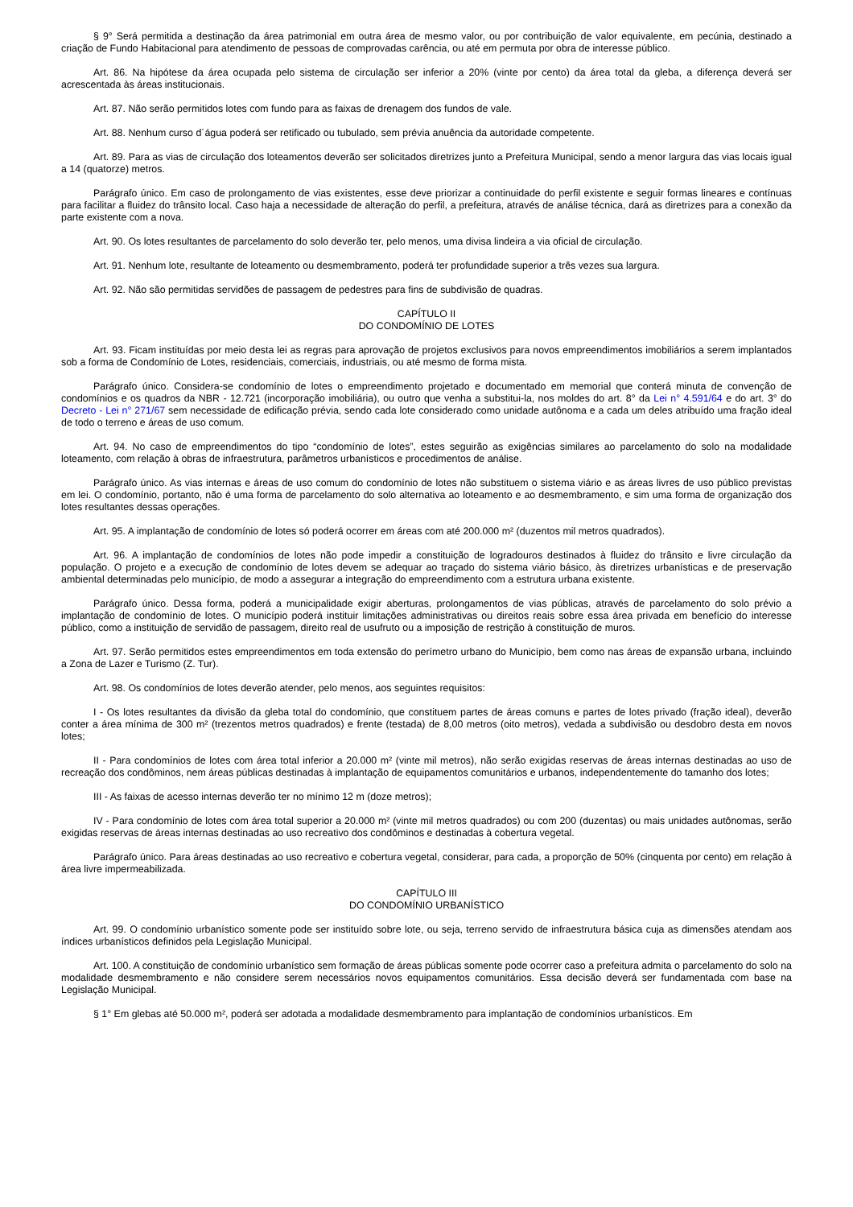§ 9° Será permitida a destinação da área patrimonial em outra área de mesmo valor, ou por contribuição de valor equivalente, em pecúnia, destinado a criação de Fundo Habitacional para atendimento de pessoas de comprovadas carência, ou até em permuta por obra de interesse público.
Art. 86. Na hipótese da área ocupada pelo sistema de circulação ser inferior a 20% (vinte por cento) da área total da gleba, a diferença deverá ser acrescentada às áreas institucionais.
Art. 87. Não serão permitidos lotes com fundo para as faixas de drenagem dos fundos de vale.
Art. 88. Nenhum curso d´água poderá ser retificado ou tubulado, sem prévia anuência da autoridade competente.
Art. 89. Para as vias de circulação dos loteamentos deverão ser solicitados diretrizes junto a Prefeitura Municipal, sendo a menor largura das vias locais igual a 14 (quatorze) metros.
Parágrafo único. Em caso de prolongamento de vias existentes, esse deve priorizar a continuidade do perfil existente e seguir formas lineares e contínuas para facilitar a fluidez do trânsito local. Caso haja a necessidade de alteração do perfil, a prefeitura, através de análise técnica, dará as diretrizes para a conexão da parte existente com a nova.
Art. 90. Os lotes resultantes de parcelamento do solo deverão ter, pelo menos, uma divisa lindeira a via oficial de circulação.
Art. 91. Nenhum lote, resultante de loteamento ou desmembramento, poderá ter profundidade superior a três vezes sua largura.
Art. 92. Não são permitidas servidões de passagem de pedestres para fins de subdivisão de quadras.
CAPÍTULO II
DO CONDOMÍNIO DE LOTES
Art. 93. Ficam instituídas por meio desta lei as regras para aprovação de projetos exclusivos para novos empreendimentos imobiliários a serem implantados sob a forma de Condomínio de Lotes, residenciais, comerciais, industriais, ou até mesmo de forma mista.
Parágrafo único. Considera-se condomínio de lotes o empreendimento projetado e documentado em memorial que conterá minuta de convenção de condomínios e os quadros da NBR - 12.721 (incorporação imobiliária), ou outro que venha a substitui-la, nos moldes do art. 8° da Lei n° 4.591/64 e do art. 3° do Decreto - Lei n° 271/67 sem necessidade de edificação prévia, sendo cada lote considerado como unidade autônoma e a cada um deles atribuído uma fração ideal de todo o terreno e áreas de uso comum.
Art. 94. No caso de empreendimentos do tipo “condomínio de lotes”, estes seguirão as exigências similares ao parcelamento do solo na modalidade loteamento, com relação à obras de infraestrutura, parâmetros urbanísticos e procedimentos de análise.
Parágrafo único. As vias internas e áreas de uso comum do condomínio de lotes não substituem o sistema viário e as áreas livres de uso público previstas em lei. O condomínio, portanto, não é uma forma de parcelamento do solo alternativa ao loteamento e ao desmembramento, e sim uma forma de organização dos lotes resultantes dessas operações.
Art. 95. A implantação de condomínio de lotes só poderá ocorrer em áreas com até 200.000 m² (duzentos mil metros quadrados).
Art. 96. A implantação de condomínios de lotes não pode impedir a constituição de logradouros destinados à fluidez do trânsito e livre circulação da população. O projeto e a execução de condomínio de lotes devem se adequar ao traçado do sistema viário básico, às diretrizes urbanísticas e de preservação ambiental determinadas pelo município, de modo a assegurar a integração do empreendimento com a estrutura urbana existente.
Parágrafo único. Dessa forma, poderá a municipalidade exigir aberturas, prolongamentos de vias públicas, através de parcelamento do solo prévio a implantação de condomínio de lotes. O município poderá instituir limitações administrativas ou direitos reais sobre essa área privada em benefício do interesse público, como a instituição de servidão de passagem, direito real de usufruto ou a imposição de restrição à constituição de muros.
Art. 97. Serão permitidos estes empreendimentos em toda extensão do perímetro urbano do Município, bem como nas áreas de expansão urbana, incluindo a Zona de Lazer e Turismo (Z. Tur).
Art. 98. Os condomínios de lotes deverão atender, pelo menos, aos seguintes requisitos:
I - Os lotes resultantes da divisão da gleba total do condomínio, que constituem partes de áreas comuns e partes de lotes privado (fração ideal), deverão conter a área mínima de 300 m² (trezentos metros quadrados) e frente (testada) de 8,00 metros (oito metros), vedada a subdivisão ou desdobro desta em novos lotes;
II - Para condomínios de lotes com área total inferior a 20.000 m² (vinte mil metros), não serão exigidas reservas de áreas internas destinadas ao uso de recreação dos condôminos, nem áreas públicas destinadas à implantação de equipamentos comunitários e urbanos, independentemente do tamanho dos lotes;
III - As faixas de acesso internas deverão ter no mínimo 12 m (doze metros);
IV - Para condomínio de lotes com área total superior a 20.000 m² (vinte mil metros quadrados) ou com 200 (duzentas) ou mais unidades autônomas, serão exigidas reservas de áreas internas destinadas ao uso recreativo dos condôminos e destinadas à cobertura vegetal.
Parágrafo único. Para áreas destinadas ao uso recreativo e cobertura vegetal, considerar, para cada, a proporção de 50% (cinquenta por cento) em relação à área livre impermeabilizada.
CAPÍTULO III
DO CONDOMÍNIO URBANÍSTICO
Art. 99. O condomínio urbanístico somente pode ser instituído sobre lote, ou seja, terreno servido de infraestrutura básica cuja as dimensões atendam aos índices urbanísticos definidos pela Legislação Municipal.
Art. 100. A constituição de condomínio urbanístico sem formação de áreas públicas somente pode ocorrer caso a prefeitura admita o parcelamento do solo na modalidade desmembramento e não considere serem necessários novos equipamentos comunitários. Essa decisão deverá ser fundamentada com base na Legislação Municipal.
§ 1° Em glebas até 50.000 m², poderá ser adotada a modalidade desmembramento para implantação de condomínios urbanísticos. Em